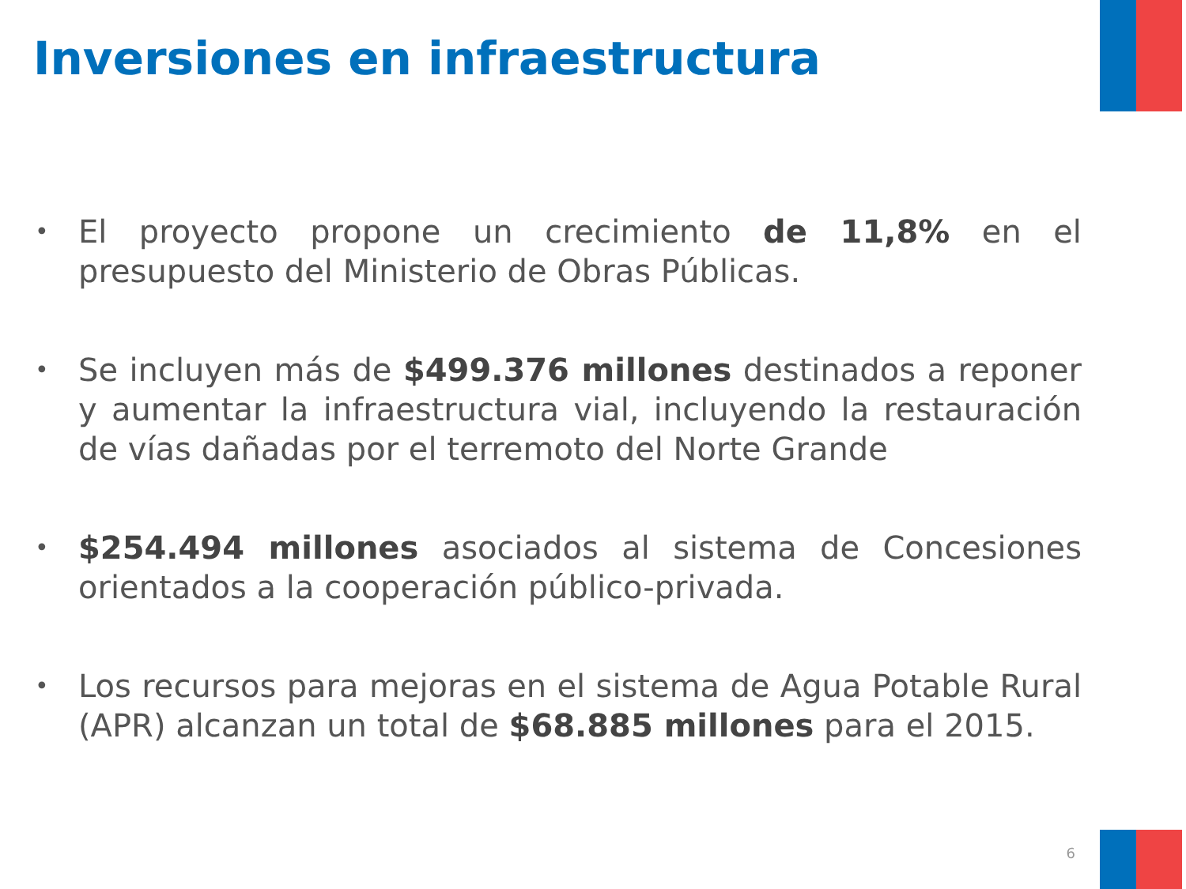Inversiones en infraestructura
• El proyecto propone un crecimiento de 11,8% en el presupuesto del Ministerio de Obras Públicas.
• Se incluyen más de $499.376 millones destinados a reponer y aumentar la infraestructura vial, incluyendo la restauración de vías dañadas por el terremoto del Norte Grande
• $254.494 millones asociados al sistema de Concesiones orientados a la cooperación público-privada.
• Los recursos para mejoras en el sistema de Agua Potable Rural (APR) alcanzan un total de $68.885 millones para el 2015.
6